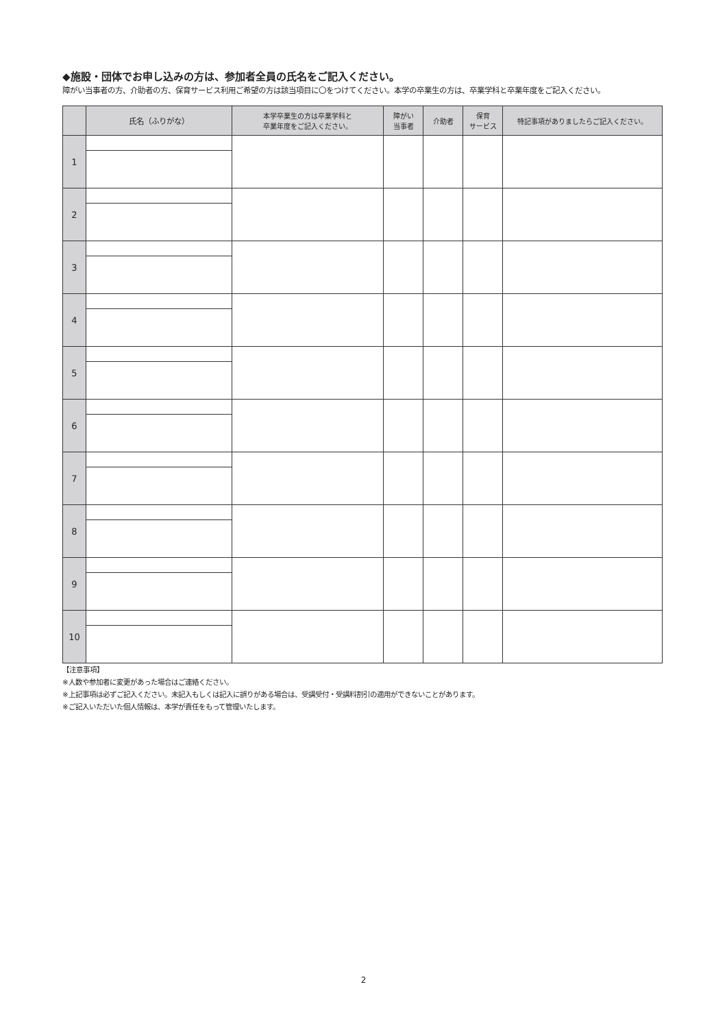◆施設・団体でお申し込みの方は、参加者全員の氏名をご記入ください。
障がい当事者の方、介助者の方、保育サービス利用ご希望の方は該当項目に〇をつけてください。本学の卒業生の方は、卒業学科と卒業年度をご記入ください。
| | 氏名（ふりがな） | 本学卒業生の方は卒業学科と 卒業年度をご記入ください。 | 障がい 当事者 | 介助者 | 保育 サービス | 特記事項がありましたらご記入ください。 |
| --- | --- | --- | --- | --- | --- | --- |
| 1 | | | | | | |
| 2 | | | | | | |
| 3 | | | | | | |
| 4 | | | | | | |
| 5 | | | | | | |
| 6 | | | | | | |
| 7 | | | | | | |
| 8 | | | | | | |
| 9 | | | | | | |
| 10 | | | | | | |
【注意事項】
※人数や参加者に変更があった場合はご連絡ください。
※上記事項は必ずご記入ください。未記入もしくは記入に誤りがある場合は、受講受付・受講料割引の適用ができないことがあります。
※ご記入いただいた個人情報は、本学が責任をもって管理いたします。
2